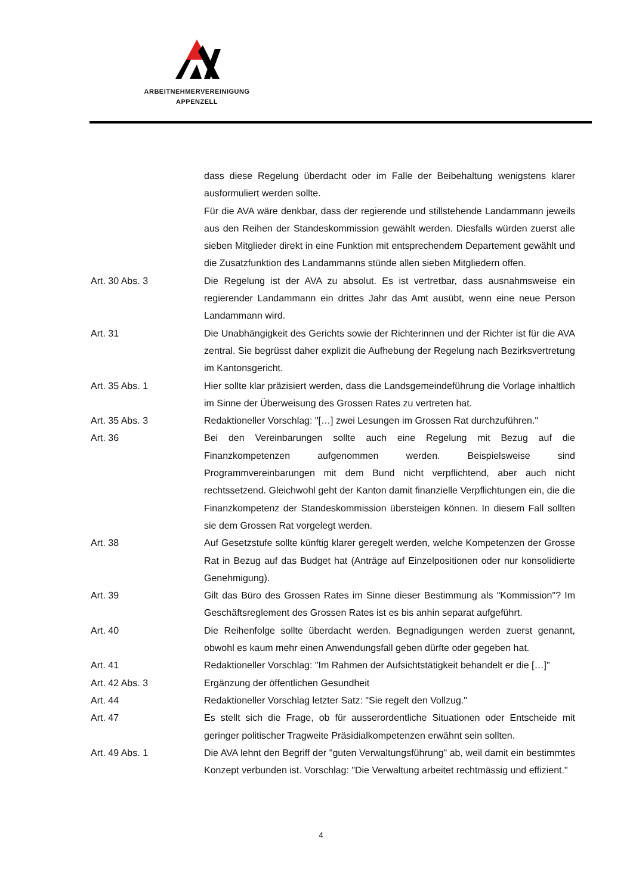ARBEITNEHMERVEREINIGUNG
APPENZELL
dass diese Regelung überdacht oder im Falle der Beibehaltung wenigstens klarer ausformuliert werden sollte.
Für die AVA wäre denkbar, dass der regierende und stillstehende Landammann jeweils aus den Reihen der Standeskommission gewählt werden. Diesfalls würden zuerst alle sieben Mitglieder direkt in eine Funktion mit entsprechendem Departement gewählt und die Zusatzfunktion des Landammanns stünde allen sieben Mitgliedern offen.
Art. 30 Abs. 3 Die Regelung ist der AVA zu absolut. Es ist vertretbar, dass ausnahmsweise ein regierender Landammann ein drittes Jahr das Amt ausübt, wenn eine neue Person Landammann wird.
Art. 31 Die Unabhängigkeit des Gerichts sowie der Richterinnen und der Richter ist für die AVA zentral. Sie begrüsst daher explizit die Aufhebung der Regelung nach Bezirksvertretung im Kantonsgericht.
Art. 35 Abs. 1 Hier sollte klar präzisiert werden, dass die Landsgemeindeführung die Vorlage inhaltlich im Sinne der Überweisung des Grossen Rates zu vertreten hat.
Art. 35 Abs. 3 Redaktioneller Vorschlag: "[…] zwei Lesungen im Grossen Rat durchzuführen."
Art. 36 Bei den Vereinbarungen sollte auch eine Regelung mit Bezug auf die Finanzkompetenzen aufgenommen werden. Beispielsweise sind Programmvereinbarungen mit dem Bund nicht verpflichtend, aber auch nicht rechtssetzend. Gleichwohl geht der Kanton damit finanzielle Verpflichtungen ein, die die Finanzkompetenz der Standeskommission übersteigen können. In diesem Fall sollten sie dem Grossen Rat vorgelegt werden.
Art. 38 Auf Gesetzstufe sollte künftig klarer geregelt werden, welche Kompetenzen der Grosse Rat in Bezug auf das Budget hat (Anträge auf Einzelpositionen oder nur konsolidierte Genehmigung).
Art. 39 Gilt das Büro des Grossen Rates im Sinne dieser Bestimmung als "Kommission"? Im Geschäftsreglement des Grossen Rates ist es bis anhin separat aufgeführt.
Art. 40 Die Reihenfolge sollte überdacht werden. Begnadigungen werden zuerst genannt, obwohl es kaum mehr einen Anwendungsfall geben dürfte oder gegeben hat.
Art. 41 Redaktioneller Vorschlag: "Im Rahmen der Aufsichtstätigkeit behandelt er die […]"
Art. 42 Abs. 3 Ergänzung der öffentlichen Gesundheit
Art. 44 Redaktioneller Vorschlag letzter Satz: "Sie regelt den Vollzug."
Art. 47 Es stellt sich die Frage, ob für ausserordentliche Situationen oder Entscheide mit geringer politischer Tragweite Präsidialkompetenzen erwähnt sein sollten.
Art. 49 Abs. 1 Die AVA lehnt den Begriff der "guten Verwaltungsführung" ab, weil damit ein bestimmtes Konzept verbunden ist. Vorschlag: "Die Verwaltung arbeitet rechtmässig und effizient."
4